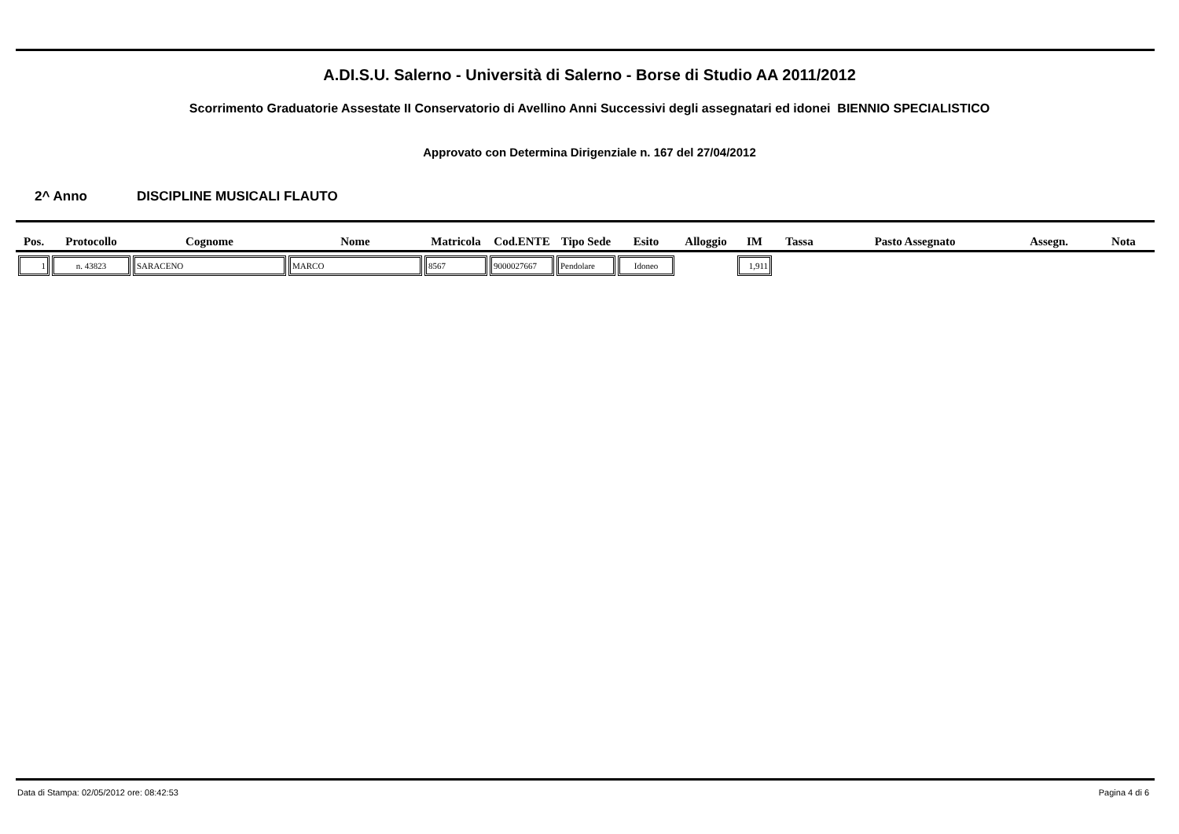A.DI.S.U. Salerno - Università di Salerno - Borse di Studio AA 2011/2012
Scorrimento Graduatorie Assestate II Conservatorio di Avellino Anni Successivi degli assegnatari ed idonei BIENNIO SPECIALISTICO
Approvato con Determina Dirigenziale n. 167 del 27/04/2012
2^ Anno DISCIPLINE MUSICALI FLAUTO
| Pos. | Protocollo | Cognome | Nome | Matricola | Cod.ENTE | Tipo Sede | Esito | Alloggio | IM | Tassa | Pasto Assegnato | Assegn. | Nota |
| --- | --- | --- | --- | --- | --- | --- | --- | --- | --- | --- | --- | --- | --- |
| 1 | n. 43823 | SARACENO | MARCO | 8567 | 9000027667 | Pendolare | Idoneo | | 1,911 | | | | |
Data di Stampa: 02/05/2012 ore: 08:42:53
Pagina 4 di 6